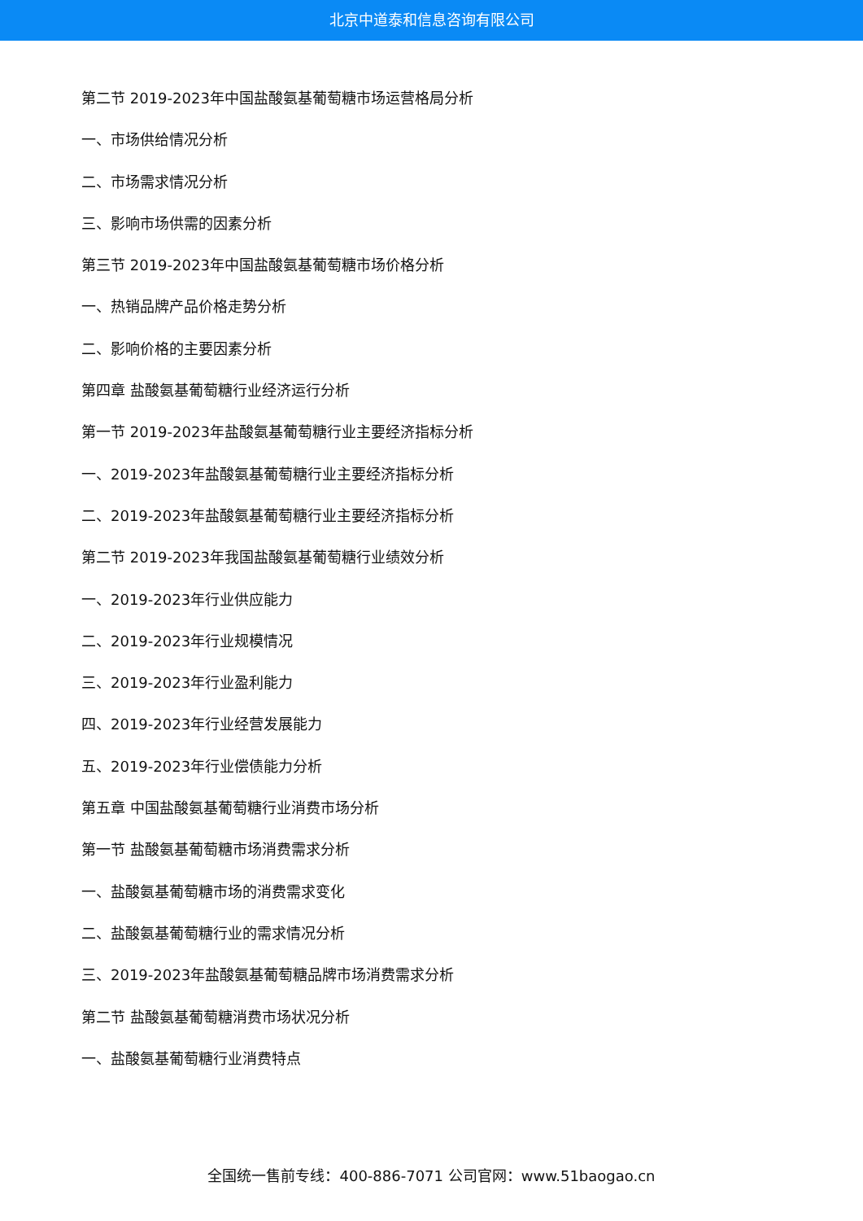北京中道泰和信息咨询有限公司
第二节 2019-2023年中国盐酸氨基葡萄糖市场运营格局分析
一、市场供给情况分析
二、市场需求情况分析
三、影响市场供需的因素分析
第三节 2019-2023年中国盐酸氨基葡萄糖市场价格分析
一、热销品牌产品价格走势分析
二、影响价格的主要因素分析
第四章 盐酸氨基葡萄糖行业经济运行分析
第一节 2019-2023年盐酸氨基葡萄糖行业主要经济指标分析
一、2019-2023年盐酸氨基葡萄糖行业主要经济指标分析
二、2019-2023年盐酸氨基葡萄糖行业主要经济指标分析
第二节 2019-2023年我国盐酸氨基葡萄糖行业绩效分析
一、2019-2023年行业供应能力
二、2019-2023年行业规模情况
三、2019-2023年行业盈利能力
四、2019-2023年行业经营发展能力
五、2019-2023年行业偿债能力分析
第五章 中国盐酸氨基葡萄糖行业消费市场分析
第一节 盐酸氨基葡萄糖市场消费需求分析
一、盐酸氨基葡萄糖市场的消费需求变化
二、盐酸氨基葡萄糖行业的需求情况分析
三、2019-2023年盐酸氨基葡萄糖品牌市场消费需求分析
第二节 盐酸氨基葡萄糖消费市场状况分析
一、盐酸氨基葡萄糖行业消费特点
全国统一售前专线：400-886-7071 公司官网：www.51baogao.cn